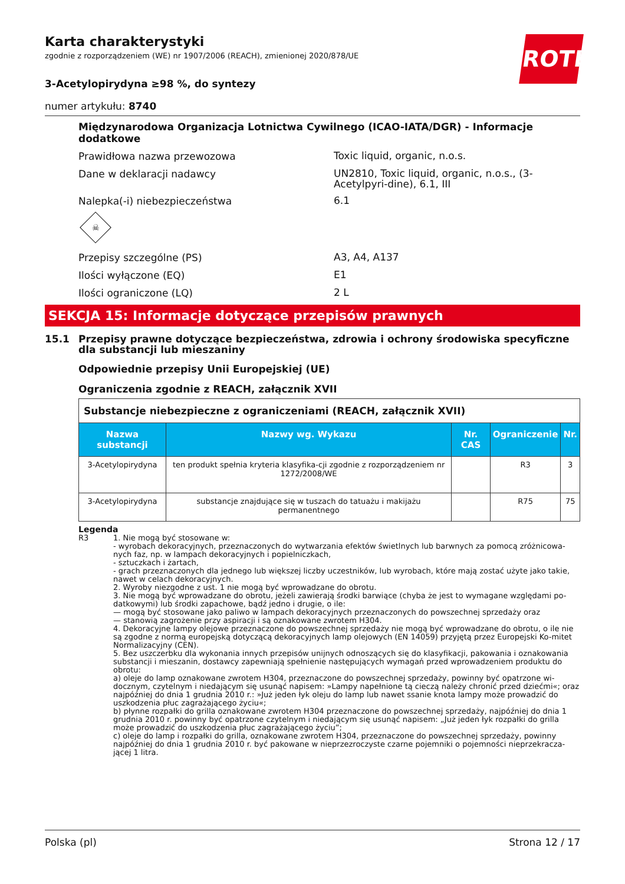ROTH
Karta charakterystyki
zgodnie z rozporządzeniem (WE) nr 1907/2006 (REACH), zmienionej 2020/878/UE
3-Acetylopirydyna ≥98 %, do syntezy
numer artykułu: 8740
Międzynarodowa Organizacja Lotnictwa Cywilnego (ICAO-IATA/DGR) - Informacje dodatkowe
Prawidłowa nazwa przewozowa
Toxic liquid, organic, n.o.s.
Dane w deklaracji nadawcy
UN2810, Toxic liquid, organic, n.o.s., (3-Acetylpyri-dine), 6.1, III
Nalepka(-i) niebezpieczeństwa
6.1
☠
Przepisy szczególne (PS)
A3, A4, A137
Ilości wyłączone (EQ)
E1
Ilości ograniczone (LQ)
2 L
SEKCJA 15: Informacje dotyczące przepisów prawnych
15.1 Przepisy prawne dotyczące bezpieczeństwa, zdrowia i ochrony środowiska specyficzne dla substancji lub mieszaniny
Odpowiednie przepisy Unii Europejskiej (UE)
Ograniczenia zgodnie z REACH, załącznik XVII
| Substancje niebezpieczne z ograniczeniami (REACH, załącznik XVII) | | | | |
| Nazwa substancji | Nazwy wg. Wykazu | Nr. CAS | Ograniczenie | Nr. |
| 3-Acetylopirydyna | ten produkt spełnia kryteria klasyfika-cji zgodnie z rozporządzeniem nr 1272/2008/WE | | R3 | 3 |
| 3-Acetylopirydyna | substancje znajdujące się w tuszach do tatuażu i makijażu permanentnego | | R75 | 75 |
Legenda
R3 1. Nie mogą być stosowane w:
- wyrobach dekoracyjnych, przeznaczonych do wytwarzania efektów świetlnych lub barwnych za pomocą zróżnicowa-nych faz, np. w lampach dekoracyjnych i popielniczkach,
- sztuczkach i żartach,
- grach przeznaczonych dla jednego lub większej liczby uczestników, lub wyrobach, które mają zostać użyte jako takie, nawet w celach dekoracyjnych.
2. Wyroby niezgodne z ust. 1 nie mogą być wprowadzane do obrotu.
3. Nie mogą być wprowadzane do obrotu, jeżeli zawierają środki barwiące (chyba że jest to wymagane względami po-datkowymi) lub środki zapachowe, bądź jedno i drugie, o ile:
— mogą być stosowane jako paliwo w lampach dekoracyjnych przeznaczonych do powszechnej sprzedaży oraz
— stanowią zagrożenie przy aspiracji i są oznakowane zwrotem H304.
4. Dekoracyjne lampy olejowe przeznaczone do powszechnej sprzedaży nie mogą być wprowadzane do obrotu, o ile nie są zgodne z normą europejską dotyczącą dekoracyjnych lamp olejowych (EN 14059) przyjętą przez Europejski Ko-mitet Normalizacyjny (CEN).
5. Bez uszczerbku dla wykonania innych przepisów unijnych odnoszących się do klasyfikacji, pakowania i oznakowania substancji i mieszanin, dostawcy zapewniają spełnienie następujących wymagań przed wprowadzeniem produktu do obrotu:
a) oleje do lamp oznakowane zwrotem H304, przeznaczone do powszechnej sprzedaży, powinny być opatrzone wi-docznym, czytelnym i niedającym się usunąć napisem: »Lampy napełnione tą cieczą należy chronić przed dziećmi«; oraz najpóźniej do dnia 1 grudnia 2010 r.: »Już jeden łyk oleju do lamp lub nawet ssanie knota lampy może prowadzić do uszkodzenia płuc zagrażającego życiu«;
b) płynne rozpałki do grilla oznakowane zwrotem H304 przeznaczone do powszechnej sprzedaży, najpóźniej do dnia 1 grudnia 2010 r. powinny być opatrzone czytelnym i niedającym się usunąć napisem: „Już jeden łyk rozpałki do grilla może prowadzić do uszkodzenia płuc zagrażającego życiu”;
c) oleje do lamp i rozpałki do grilla, oznakowane zwrotem H304, przeznaczone do powszechnej sprzedaży, powinny najpóźniej do dnia 1 grudnia 2010 r. być pakowane w nieprzezroczyste czarne pojemniki o pojemności nieprzekracza-jącej 1 litra.
Polska (pl) Strona 12 / 17